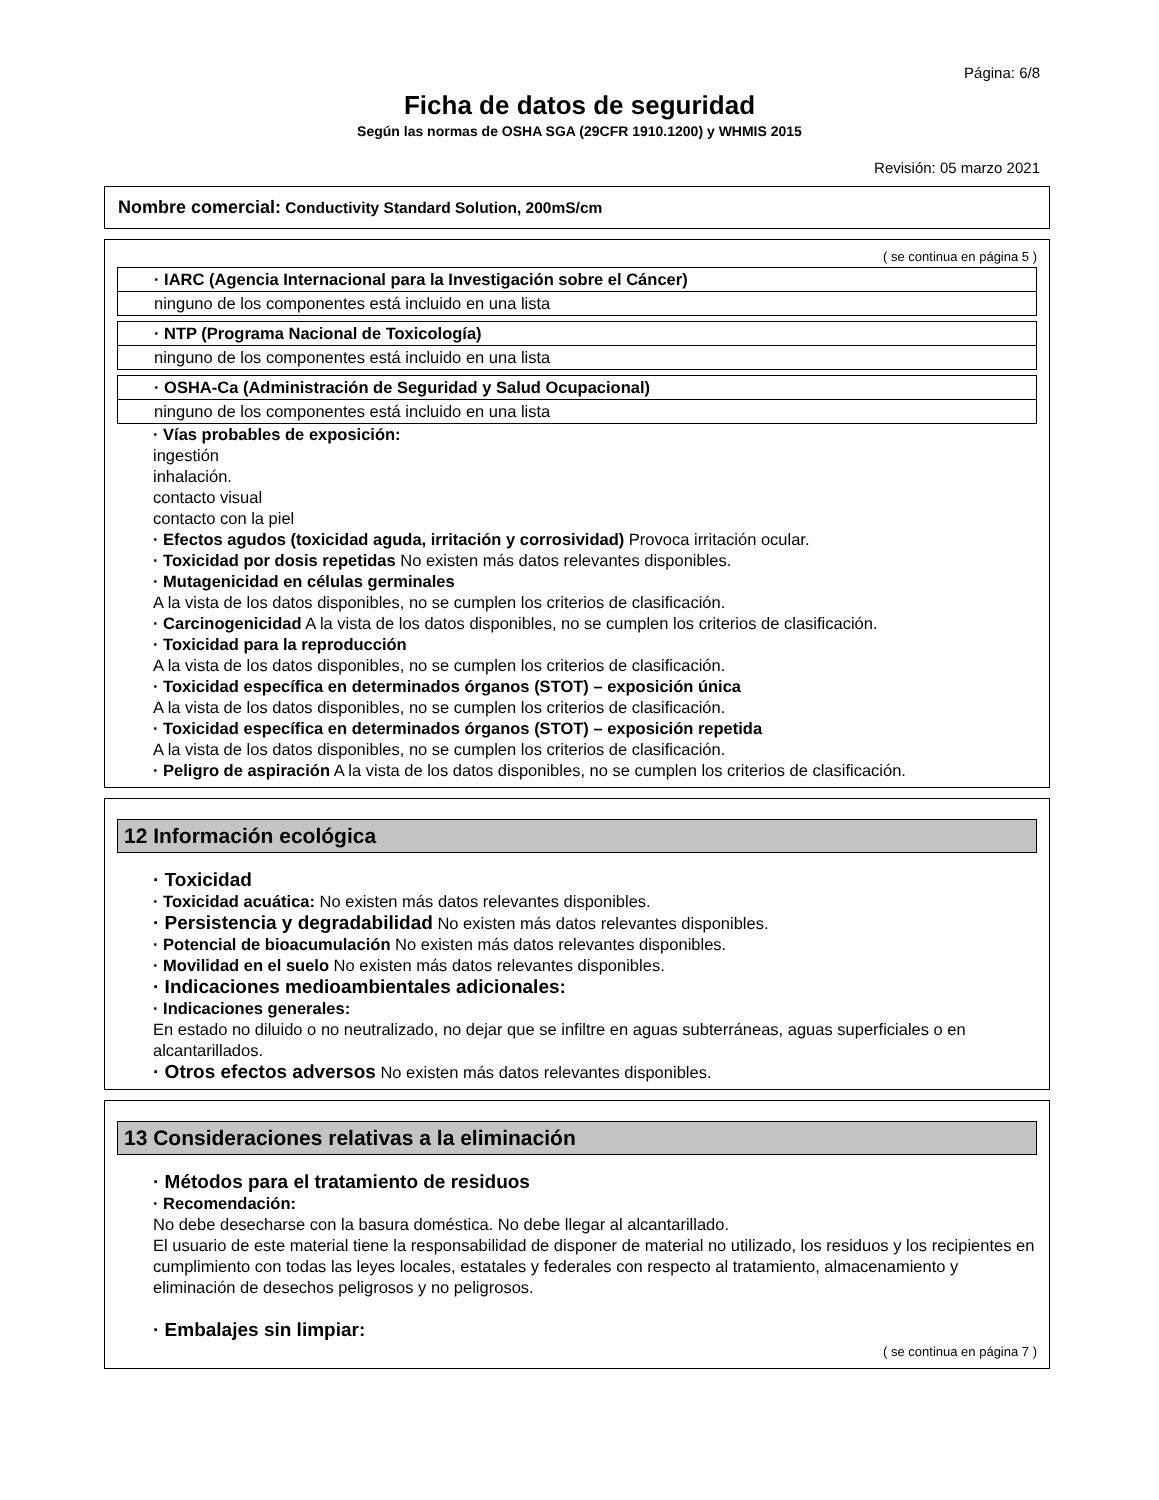Página: 6/8
Ficha de datos de seguridad
Según las normas de OSHA SGA (29CFR 1910.1200) y WHMIS 2015
Revisión: 05 marzo 2021
Nombre comercial: Conductivity Standard Solution, 200mS/cm
( se continua en página 5 )
· IARC (Agencia Internacional para la Investigación sobre el Cáncer)
ninguno de los componentes está incluido en una lista
· NTP (Programa Nacional de Toxicología)
ninguno de los componentes está incluido en una lista
· OSHA-Ca (Administración de Seguridad y Salud Ocupacional)
ninguno de los componentes está incluido en una lista
· Vías probables de exposición:
ingestión
inhalación.
contacto visual
contacto con la piel
· Efectos agudos (toxicidad aguda, irritación y corrosividad) Provoca irritación ocular.
· Toxicidad por dosis repetidas No existen más datos relevantes disponibles.
· Mutagenicidad en células germinales
A la vista de los datos disponibles, no se cumplen los criterios de clasificación.
· Carcinogenicidad A la vista de los datos disponibles, no se cumplen los criterios de clasificación.
· Toxicidad para la reproducción
A la vista de los datos disponibles, no se cumplen los criterios de clasificación.
· Toxicidad específica en determinados órganos (STOT) – exposición única
A la vista de los datos disponibles, no se cumplen los criterios de clasificación.
· Toxicidad específica en determinados órganos (STOT) – exposición repetida
A la vista de los datos disponibles, no se cumplen los criterios de clasificación.
· Peligro de aspiración A la vista de los datos disponibles, no se cumplen los criterios de clasificación.
12 Información ecológica
· Toxicidad
· Toxicidad acuática: No existen más datos relevantes disponibles.
· Persistencia y degradabilidad No existen más datos relevantes disponibles.
· Potencial de bioacumulación No existen más datos relevantes disponibles.
· Movilidad en el suelo No existen más datos relevantes disponibles.
· Indicaciones medioambientales adicionales:
· Indicaciones generales:
En estado no diluido o no neutralizado, no dejar que se infiltre en aguas subterráneas, aguas superficiales o en alcantarillados.
· Otros efectos adversos No existen más datos relevantes disponibles.
13 Consideraciones relativas a la eliminación
· Métodos para el tratamiento de residuos
· Recomendación:
No debe desecharse con la basura doméstica. No debe llegar al alcantarillado.
El usuario de este material tiene la responsabilidad de disponer de material no utilizado, los residuos y los recipientes en cumplimiento con todas las leyes locales, estatales y federales con respecto al tratamiento, almacenamiento y eliminación de desechos peligrosos y no peligrosos.
· Embalajes sin limpiar:
( se continua en página 7 )